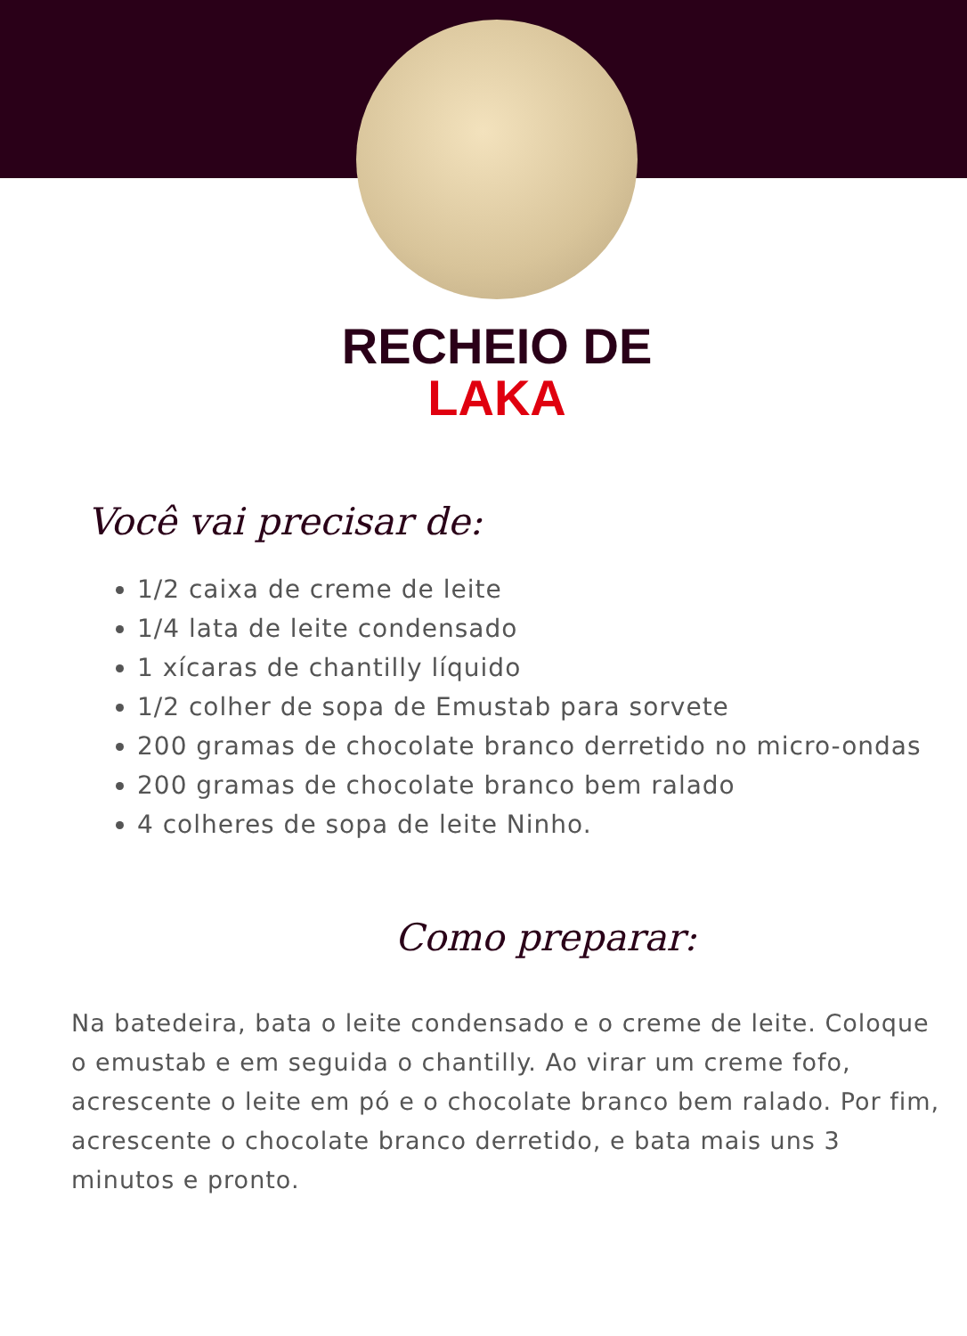RECHEIO DE
LAKA
Você vai precisar de:
1/2 caixa de creme de leite
1/4 lata de leite condensado
1 xícaras de chantilly líquido
1/2 colher de sopa de Emustab para sorvete
200 gramas de chocolate branco derretido no micro-ondas
200 gramas de chocolate branco bem ralado
4 colheres de sopa de leite Ninho.
Como preparar:
Na batedeira, bata o leite condensado e o creme de leite. Coloque o emustab e em seguida o chantilly. Ao virar um creme fofo, acrescente o leite em pó e o chocolate branco bem ralado. Por fim, acrescente o chocolate branco derretido, e bata mais uns 3 minutos e pronto.